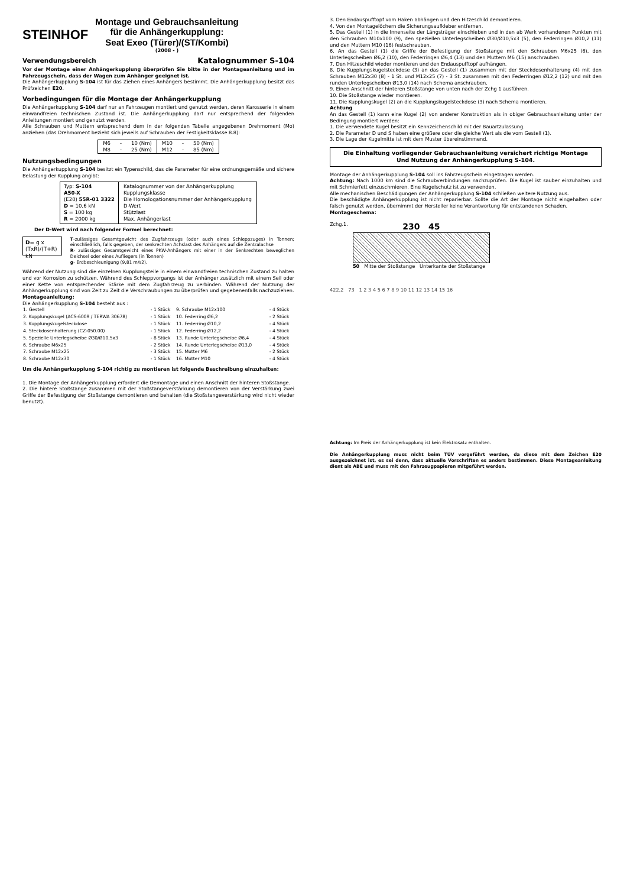STEINHOF
Montage und Gebrauchsanleitung
für die Anhängerkupplung:
Seat Exeo (Türer)/(ST/Kombi)
(2008 - )
Verwendungsbereich
Katalognummer S-104
Vor der Montage einer Anhängerkupplung überprüfen Sie bitte in der Montageanleitung und im Fahrzeugschein, dass der Wagen zum Anhänger geeignet ist.
Die Anhängerkupplung S-104 ist für das Ziehen eines Anhängers bestimmt. Die Anhängerkupplung besitzt das Prüfzeichen E20.
Vorbedingungen für die Montage der Anhängerkupplung
Die Anhängerkupplung S-104 darf nur an Fahrzeugen montiert und genutzt werden, deren Karosserie in einem einwandfreien technischen Zustand ist. Die Anhängerkupplung darf nur entsprechend der folgenden Anleitungen montiert und genutzt werden.
Alle Schrauben und Muttern entsprechend dem in der folgenden Tabelle angegebenen Drehmoment (Mo) anziehen (das Drehmoment bezieht sich jeweils auf Schrauben der Festigkeitsklasse 8.8):
| M6 | - | 10 (Nm) | M10 | - | 50 (Nm) |
| M8 | - | 25 (Nm) | M12 | - | 85 (Nm) |
Nutzungsbedingungen
Die Anhängerkupplung S-104 besitzt ein Typenschild, das die Parameter für eine ordnungsgemäße und sichere Belastung der Kupplung angibt:
| Typ: S-104 A50-X (E20) 55R-01 3322 D = 10,6 kN S = 100 kg R = 2000 kg | Katalognummer von der Anhängerkupplung Kupplungsklasse Die Homologationsnummer der Anhängerkupplung D-Wert Stützlast Max. Anhängerlast |
Der D-Wert wird nach folgender Formel berechnet:
D= g x (TxR)/(T+R) kN
T-zulässiges Gesamtgewicht des Zugfahrzeugs (oder auch eines Schleppzuges) in Tonnen; einschließlich, falls gegeben, der senkrechten Achslast des Anhängers auf die Zentralachse
R- zulässiges Gesamtgewicht eines PKW-Anhängers mit einer in der Senkrechten beweglichen Deichsel oder eines Aufliegers (in Tonnen)
g- Erdbeschleunigung (9,81 m/s2).
Während der Nutzung sind die einzelnen Kupplungsteile in einem einwandfreien technischen Zustand zu halten und vor Korrosion zu schützen. Während des Schleppvorgangs ist der Anhänger zusätzlich mit einem Seil oder einer Kette von entsprechender Stärke mit dem Zugfahrzeug zu verbinden. Während der Nutzung der Anhängerkupplung sind von Zeit zu Zeit die Verschraubungen zu überprüfen und gegebenenfalls nachzuziehen.
Montageanleitung:
Die Anhängerkupplung S-104 besteht aus :
| 1. Gestell | - 1 Stück | 9. Schraube M12x100 | - 4 Stück |
| 2. Kupplungskugel (ACS-6009 / TERWA 30678) | - 1 Stück | 10. Federring Ø6,2 | - 2 Stück |
| 3. Kupplungskugelsteckdose | - 1 Stück | 11. Federring Ø10,2 | - 4 Stück |
| 4. Steckdosenhalterung (CZ-050.00) | - 1 Stück | 12. Federring Ø12,2 | - 4 Stück |
| 5. Spezielle Unterlegscheibe Ø30/Ø10,5x3 | - 8 Stück | 13. Runde Unterlegscheibe Ø6,4 | - 4 Stück |
| 6. Schraube M6x25 | - 2 Stück | 14. Runde Unterlegscheibe Ø13,0 | - 4 Stück |
| 7. Schraube M12x25 | - 3 Stück | 15. Mutter M6 | - 2 Stück |
| 8. Schraube M12x30 | - 1 Stück | 16. Mutter M10 | - 4 Stück |
Um die Anhängerkupplung S-104 richtig zu montieren ist folgende Beschreibung einzuhalten:
1. Die Montage der Anhängerkupplung erfordert die Demontage und einen Anschnitt der hinteren Stoßstange.
2. Die hintere Stoßstange zusammen mit der Stoßstangeverstärkung demontieren von der Verstärkung zwei Griffe der Befestigung der Stoßstange demontieren und behalten (die Stoßstangeverstärkung wird nicht wieder benutzt).
3. Den Endauspufftopf vom Haken abhängen und den Hitzeschild demontieren.
4. Von den Montagelöchern die Sicherungsaufkleber entfernen.
5. Das Gestell (1) in die Innenseite der Längsträger einschieben und in den ab Werk vorhandenen Punkten mit den Schrauben M10x100 (9), den speziellen Unterlegscheiben Ø30/Ø10,5x3 (5), den Federringen Ø10,2 (11) und den Muttern M10 (16) festschrauben.
6. An das Gestell (1) die Griffe der Befestigung der Stoßstange mit den Schrauben M6x25 (6), den Unterlegscheiben Ø6,2 (10), den Federringen Ø6,4 (13) und den Muttern M6 (15) anschrauben.
7. Den Hitzeschild wieder montieren und den Endauspufftopf aufhängen.
8. Die Kupplungskugelsteckdose (3) an das Gestell (1) zusammen mit der Steckdosenhalterung (4) mit den Schrauben M12x30 (8) - 1 St. und M12x25 (7) - 3 St. zusammen mit den Federringen Ø12,2 (12) und mit den runden Unterlegscheiben Ø13,0 (14) nach Schema anschrauben.
9. Einen Anschnitt der hinteren Stoßstange von unten nach der Zchg 1 ausführen.
10. Die Stoßstange wieder montieren.
11. Die Kupplungskugel (2) an die Kupplungskugelsteckdose (3) nach Schema montieren.
Achtung
An das Gestell (1) kann eine Kugel (2) von anderer Konstruktion als in obiger Gebrauchsanleitung unter der Bedingung montiert werden:
1. Die verwendete Kugel besitzt ein Kennzeichenschild mit der Bauartzulassung.
2. Die Parameter D und S haben eine größere oder die gleiche Wert als die vom Gestell (1).
3. Die Lage der Kugelmitte ist mit dem Muster übereinstimmend.
Die Einhaltung vorliegender Gebrauchsanleitung versichert richtige Montage
Und Nutzung der Anhängerkupplung S-104.
Montage der Anhängerkupplung S-104 soll ins Fahrzeugschein eingetragen werden.
Achtung: Nach 1000 km sind die Schraubverbindungen nachzuprüfen. Die Kugel ist sauber einzuhalten und mit Schmierfett einzuschmieren. Eine Kugelschutz ist zu verwenden.
Alle mechanischen Beschädigungen der Anhängerkupplung S-104 schließen weitere Nutzung aus.
Die beschädigte Anhängerkupplung ist nicht reparierbar. Sollte die Art der Montage nicht eingehalten oder falsch genutzt werden, übernimmt der Hersteller keine Verantwortung für entstandenen Schaden.
Montageschema:
Zchg.1.
230 45
50 Mitte der Stoßstange Unterkante der Stoßstange
422,2 73 1 2 3 4 5 6 7 8 9 10 11 12 13 14 15 16
Achtung: Im Preis der Anhängerkupplung ist kein Elektrosatz enthalten.
Die Anhängerkupplung muss nicht beim TÜV vorgeführt werden, da diese mit dem Zeichen E20 ausgezeichnet ist, es sei denn, dass aktuelle Vorschriften es anders bestimmen. Diese Montageanleitung dient als ABE und muss mit den Fahrzeugpapieren mitgeführt werden.